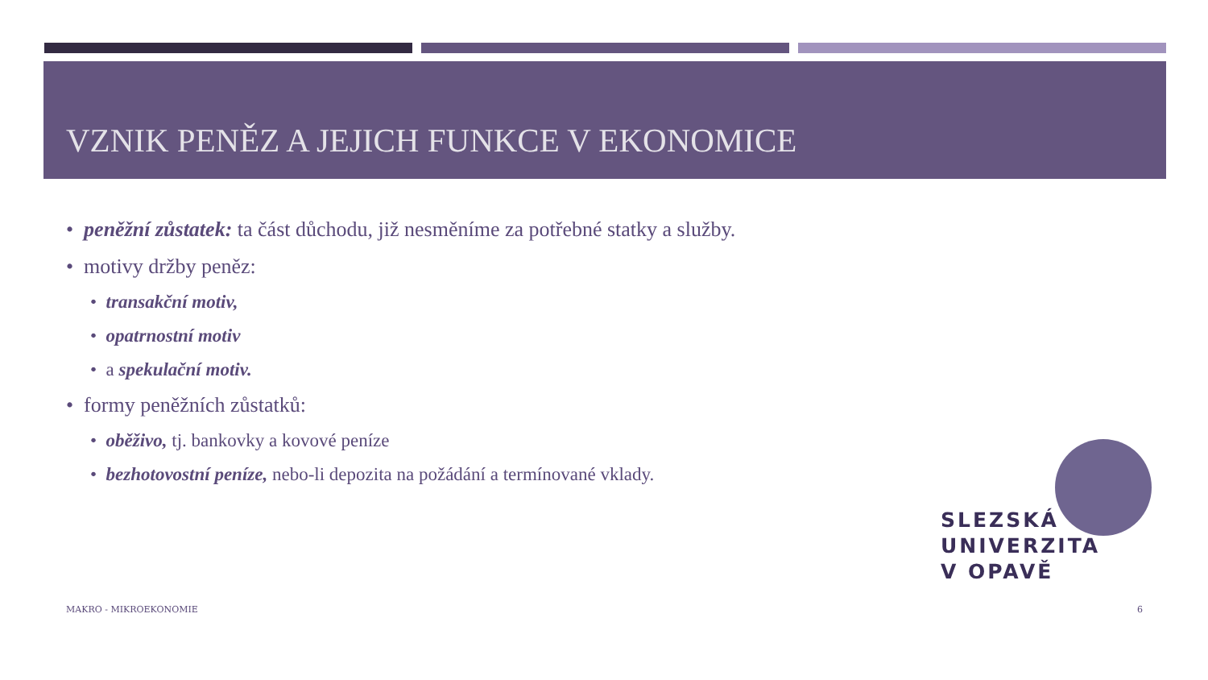VZNIK PENĚZ A JEJICH FUNKCE V EKONOMICE
• peněžní zůstatek: ta část důchodu, již nesměníme za potřebné statky a služby.
• motivy držby peněz:
• transakční motiv,
• opatrnostní motiv
• a spekulační motiv.
• formy peněžních zůstatků:
• oběživo, tj. bankovky a kovové peníze
• bezhotovostní peníze, nebo-li depozita na požádání a termínované vklady.
SLEZSKÁ
UNIVERZITA
V OPAVĚ
MAKRO - MIKROEKONOMIE 6